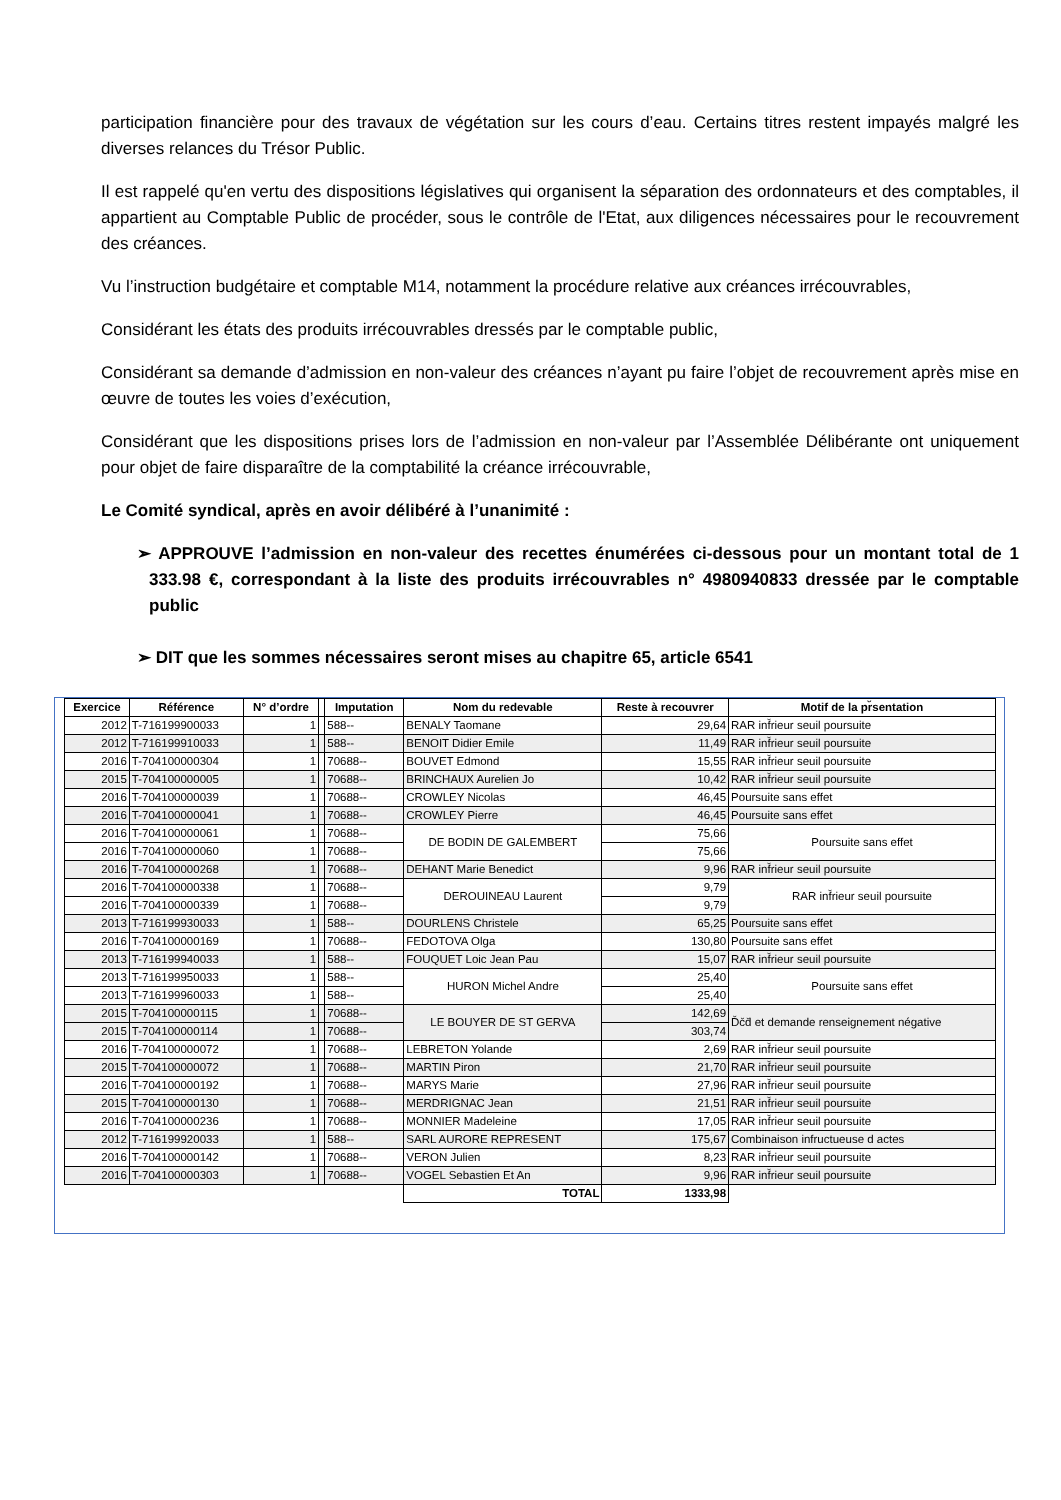participation financière pour des travaux de végétation sur les cours d’eau. Certains titres restent impayés malgré les diverses relances du Trésor Public.
Il est rappelé qu'en vertu des dispositions législatives qui organisent la séparation des ordonnateurs et des comptables, il appartient au Comptable Public de procéder, sous le contrôle de l'Etat, aux diligences nécessaires pour le recouvrement des créances.
Vu l’instruction budgétaire et comptable M14, notamment la procédure relative aux créances irrécouvrables,
Considérant les états des produits irrécouvrables dressés par le comptable public,
Considérant sa demande d’admission en non-valeur des créances n’ayant pu faire l’objet de recouvrement après mise en œuvre de toutes les voies d’exécution,
Considérant que les dispositions prises lors de l’admission en non-valeur par l’Assemblée Délibérante ont uniquement pour objet de faire disparaître de la comptabilité la créance irrécouvrable,
Le Comité syndical, après en avoir délibéré à l’unanimité :
➢ APPROUVE l’admission en non-valeur des recettes énumérées ci-dessous pour un montant total de 1 333.98 €, correspondant à la liste des produits irrécouvrables n° 4980940833 dressée par le comptable public
➢ DIT que les sommes nécessaires seront mises au chapitre 65, article 6541
| Exercice | Référence | N° d’ordre | | Imputation | Nom du redevable | Reste à recouvrer | Motif de la pr̆sentation |
| --- | --- | --- | --- | --- | --- | --- | --- |
| 2012 | T-716199900033 | 1 | | 588-- | BENALY Taomane | 29,64 | RAR inf̆rieur seuil poursuite |
| 2012 | T-716199910033 | 1 | | 588-- | BENOIT Didier Emile | 11,49 | RAR inf̆rieur seuil poursuite |
| 2016 | T-704100000304 | 1 | | 70688-- | BOUVET Edmond | 15,55 | RAR inf̆rieur seuil poursuite |
| 2015 | T-704100000005 | 1 | | 70688-- | BRINCHAUX Aurelien Jo | 10,42 | RAR inf̆rieur seuil poursuite |
| 2016 | T-704100000039 | 1 | | 70688-- | CROWLEY Nicolas | 46,45 | Poursuite sans effet |
| 2016 | T-704100000041 | 1 | | 70688-- | CROWLEY Pierre | 46,45 | Poursuite sans effet |
| 2016 | T-704100000061 | 1 | | 70688-- | DE BODIN DE GALEMBERT | 75,66 | Poursuite sans effet |
| 2016 | T-704100000060 | 1 | | 70688-- | | 75,66 | |
| 2016 | T-704100000268 | 1 | | 70688-- | DEHANT Marie Benedict | 9,96 | RAR inf̆rieur seuil poursuite |
| 2016 | T-704100000338 | 1 | | 70688-- | DEROUINEAU Laurent | 9,79 | RAR inf̆rieur seuil poursuite |
| 2016 | T-704100000339 | 1 | | 70688-- | | 9,79 | |
| 2013 | T-716199930033 | 1 | | 588-- | DOURLENS Christele | 65,25 | Poursuite sans effet |
| 2016 | T-704100000169 | 1 | | 70688-- | FEDOTOVA Olga | 130,80 | Poursuite sans effet |
| 2013 | T-716199940033 | 1 | | 588-- | FOUQUET Loic Jean Pau | 15,07 | RAR inf̆rieur seuil poursuite |
| 2013 | T-716199950033 | 1 | | 588-- | HURON Michel Andre | 25,40 | Poursuite sans effet |
| 2013 | T-716199960033 | 1 | | 588-- | | 25,40 | |
| 2015 | T-704100000115 | 1 | | 70688-- | LE BOUYER DE ST GERVA | 142,69 | D̆c̆d̆ et demande renseignement négative |
| 2015 | T-704100000114 | 1 | | 70688-- | | 303,74 | |
| 2016 | T-704100000072 | 1 | | 70688-- | LEBRETON Yolande | 2,69 | RAR inf̆rieur seuil poursuite |
| 2015 | T-704100000072 | 1 | | 70688-- | MARTIN Piron | 21,70 | RAR inf̆rieur seuil poursuite |
| 2016 | T-704100000192 | 1 | | 70688-- | MARYS Marie | 27,96 | RAR inf̆rieur seuil poursuite |
| 2015 | T-704100000130 | 1 | | 70688-- | MERDRIGNAC Jean | 21,51 | RAR inf̆rieur seuil poursuite |
| 2016 | T-704100000236 | 1 | | 70688-- | MONNIER Madeleine | 17,05 | RAR inf̆rieur seuil poursuite |
| 2012 | T-716199920033 | 1 | | 588-- | SARL AURORE REPRESENT | 175,67 | Combinaison infructueuse d actes |
| 2016 | T-704100000142 | 1 | | 70688-- | VERON Julien | 8,23 | RAR inf̆rieur seuil poursuite |
| 2016 | T-704100000303 | 1 | | 70688-- | VOGEL Sebastien Et An | 9,96 | RAR inf̆rieur seuil poursuite |
| | | | | | TOTAL | 1333,98 | |